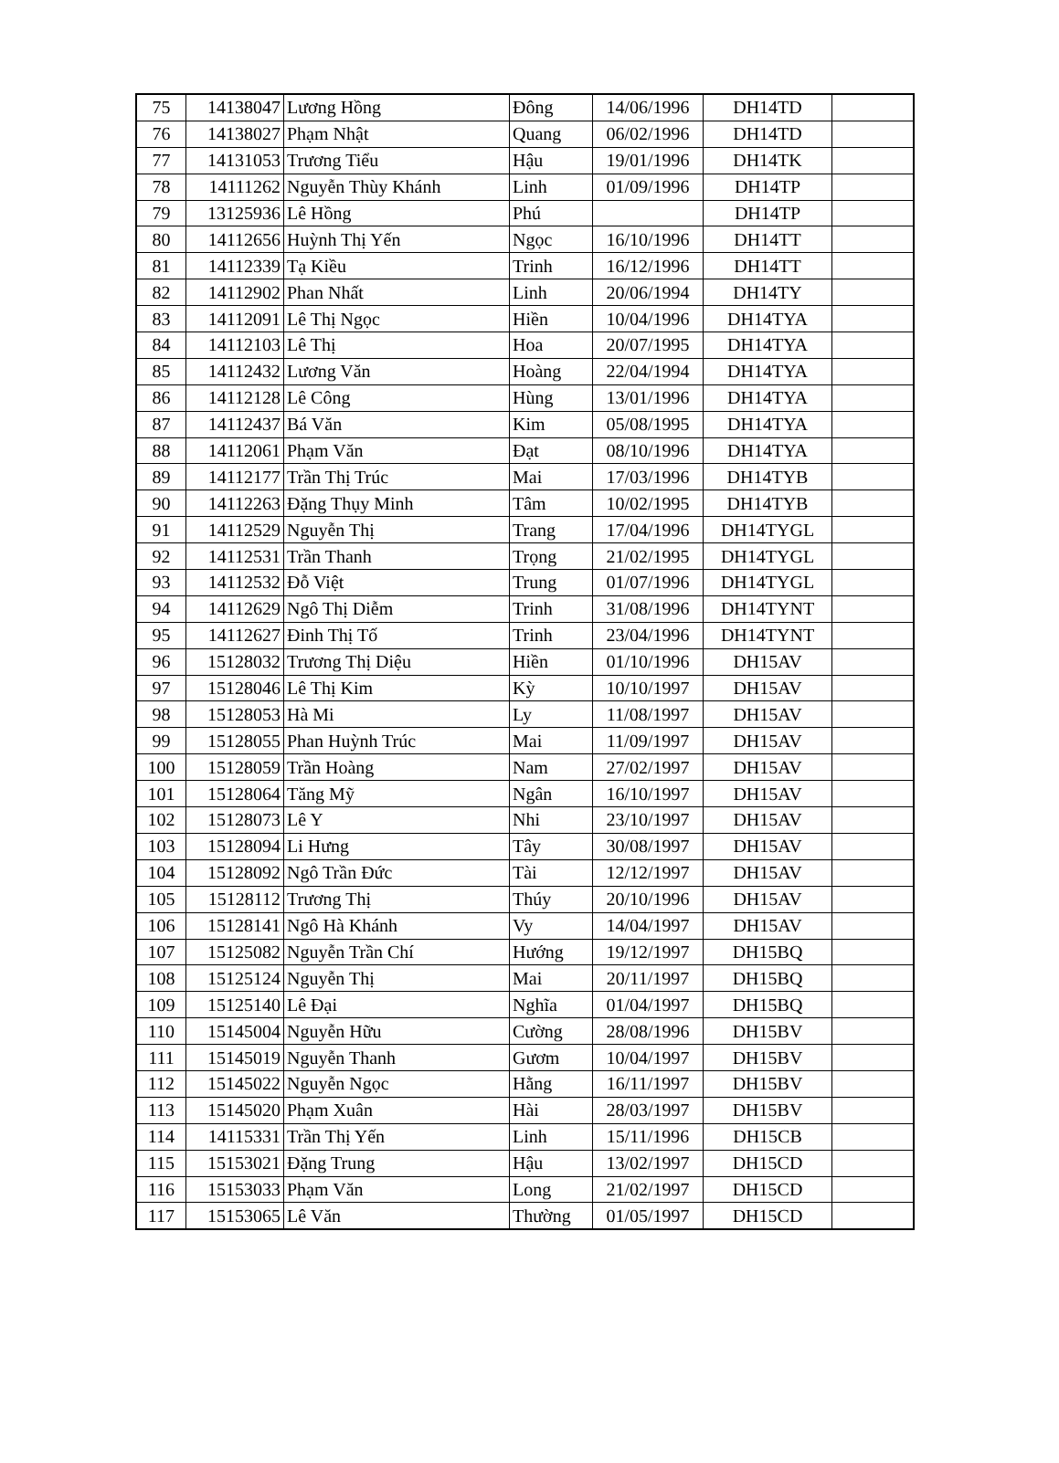| 75 | 14138047 | Lương Hồng | Đông | 14/06/1996 | DH14TD | |
| 76 | 14138027 | Phạm Nhật | Quang | 06/02/1996 | DH14TD | |
| 77 | 14131053 | Trương Tiểu | Hậu | 19/01/1996 | DH14TK | |
| 78 | 14111262 | Nguyễn Thùy Khánh | Linh | 01/09/1996 | DH14TP | |
| 79 | 13125936 | Lê Hồng | Phú | | DH14TP | |
| 80 | 14112656 | Huỳnh Thị Yến | Ngọc | 16/10/1996 | DH14TT | |
| 81 | 14112339 | Tạ Kiều | Trinh | 16/12/1996 | DH14TT | |
| 82 | 14112902 | Phan Nhất | Linh | 20/06/1994 | DH14TY | |
| 83 | 14112091 | Lê Thị Ngọc | Hiền | 10/04/1996 | DH14TYA | |
| 84 | 14112103 | Lê Thị | Hoa | 20/07/1995 | DH14TYA | |
| 85 | 14112432 | Lương Văn | Hoàng | 22/04/1994 | DH14TYA | |
| 86 | 14112128 | Lê Công | Hùng | 13/01/1996 | DH14TYA | |
| 87 | 14112437 | Bá Văn | Kim | 05/08/1995 | DH14TYA | |
| 88 | 14112061 | Phạm Văn | Đạt | 08/10/1996 | DH14TYA | |
| 89 | 14112177 | Trần Thị Trúc | Mai | 17/03/1996 | DH14TYB | |
| 90 | 14112263 | Đặng Thụy Minh | Tâm | 10/02/1995 | DH14TYB | |
| 91 | 14112529 | Nguyễn Thị | Trang | 17/04/1996 | DH14TYGL | |
| 92 | 14112531 | Trần Thanh | Trọng | 21/02/1995 | DH14TYGL | |
| 93 | 14112532 | Đỗ Việt | Trung | 01/07/1996 | DH14TYGL | |
| 94 | 14112629 | Ngô Thị Diễm | Trinh | 31/08/1996 | DH14TYNT | |
| 95 | 14112627 | Đinh Thị Tố | Trinh | 23/04/1996 | DH14TYNT | |
| 96 | 15128032 | Trương Thị Diệu | Hiền | 01/10/1996 | DH15AV | |
| 97 | 15128046 | Lê Thị Kim | Kỳ | 10/10/1997 | DH15AV | |
| 98 | 15128053 | Hà Mi | Ly | 11/08/1997 | DH15AV | |
| 99 | 15128055 | Phan Huỳnh Trúc | Mai | 11/09/1997 | DH15AV | |
| 100 | 15128059 | Trần Hoàng | Nam | 27/02/1997 | DH15AV | |
| 101 | 15128064 | Tăng Mỹ | Ngân | 16/10/1997 | DH15AV | |
| 102 | 15128073 | Lê Y | Nhi | 23/10/1997 | DH15AV | |
| 103 | 15128094 | Li Hưng | Tây | 30/08/1997 | DH15AV | |
| 104 | 15128092 | Ngô Trần Đức | Tài | 12/12/1997 | DH15AV | |
| 105 | 15128112 | Trương Thị | Thúy | 20/10/1996 | DH15AV | |
| 106 | 15128141 | Ngô Hà Khánh | Vy | 14/04/1997 | DH15AV | |
| 107 | 15125082 | Nguyễn Trần Chí | Hướng | 19/12/1997 | DH15BQ | |
| 108 | 15125124 | Nguyễn Thị | Mai | 20/11/1997 | DH15BQ | |
| 109 | 15125140 | Lê Đại | Nghĩa | 01/04/1997 | DH15BQ | |
| 110 | 15145004 | Nguyễn Hữu | Cường | 28/08/1996 | DH15BV | |
| 111 | 15145019 | Nguyễn Thanh | Gươm | 10/04/1997 | DH15BV | |
| 112 | 15145022 | Nguyễn Ngọc | Hằng | 16/11/1997 | DH15BV | |
| 113 | 15145020 | Phạm Xuân | Hài | 28/03/1997 | DH15BV | |
| 114 | 14115331 | Trần Thị Yến | Linh | 15/11/1996 | DH15CB | |
| 115 | 15153021 | Đặng Trung | Hậu | 13/02/1997 | DH15CD | |
| 116 | 15153033 | Phạm Văn | Long | 21/02/1997 | DH15CD | |
| 117 | 15153065 | Lê Văn | Thường | 01/05/1997 | DH15CD | |